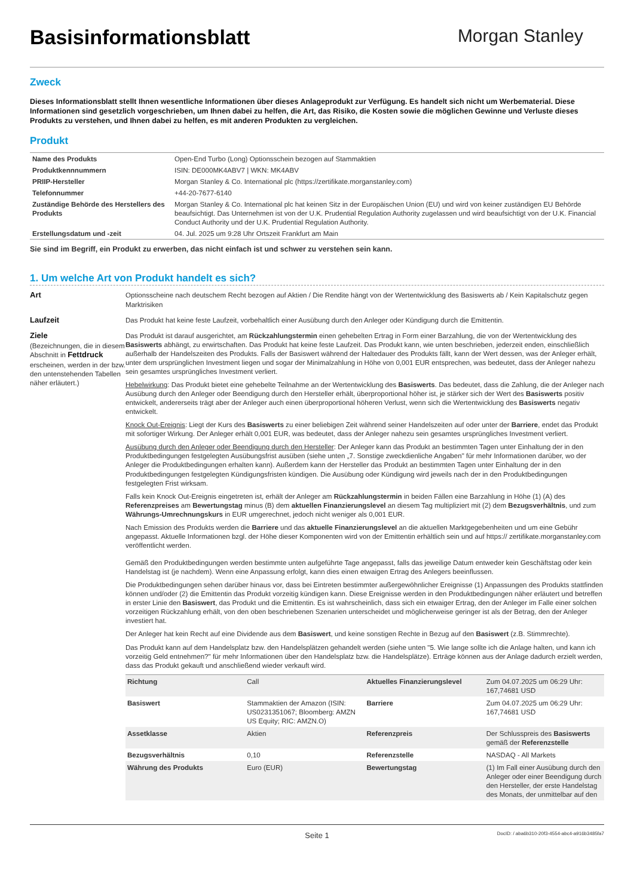Basisinformationsblatt
Morgan Stanley
Zweck
Dieses Informationsblatt stellt Ihnen wesentliche Informationen über dieses Anlageprodukt zur Verfügung. Es handelt sich nicht um Werbematerial. Diese Informationen sind gesetzlich vorgeschrieben, um Ihnen dabei zu helfen, die Art, das Risiko, die Kosten sowie die möglichen Gewinne und Verluste dieses Produkts zu verstehen, und Ihnen dabei zu helfen, es mit anderen Produkten zu vergleichen.
Produkt
| Name des Produkts | Open-End Turbo (Long) Optionsschein bezogen auf Stammaktien |
| Produktkennnummern | ISIN: DE000MK4ABV7 / WKN: MK4ABV |
| PRIIP-Hersteller | Morgan Stanley & Co. International plc (https://zertifikate.morganstanley.com) |
| Telefonnummer | +44-20-7677-6140 |
| Zuständige Behörde des Herstellers des Produkts | Morgan Stanley & Co. International plc hat keinen Sitz in der Europäischen Union (EU) und wird von keiner zuständigen EU Behörde beaufsichtigt. Das Unternehmen ist von der U.K. Prudential Regulation Authority zugelassen und wird beaufsichtigt von der U.K. Financial Conduct Authority und der U.K. Prudential Regulation Authority. |
| Erstellungsdatum und -zeit | 04. Jul. 2025 um 9:28 Uhr Ortszeit Frankfurt am Main |
Sie sind im Begriff, ein Produkt zu erwerben, das nicht einfach ist und schwer zu verstehen sein kann.
1. Um welche Art von Produkt handelt es sich?
Art Optionsscheine nach deutschem Recht bezogen auf Aktien / Die Rendite hängt von der Wertentwicklung des Basiswerts ab / Kein Kapitalschutz gegen Marktrisiken
Laufzeit Das Produkt hat keine feste Laufzeit, vorbehaltlich einer Ausübung durch den Anleger oder Kündigung durch die Emittentin.
Ziele
(Bezeichnungen, die in diesem Abschnitt in Fettdruck erscheinen, werden in der bzw. den untenstehenden Tabellen näher erläutert.)
Das Produkt ist darauf ausgerichtet, am Rückzahlungstermin einen gehebelten Ertrag in Form einer Barzahlung, die von der Wertentwicklung des Basiswerts abhängt, zu erwirtschaften. Das Produkt hat keine feste Laufzeit. Das Produkt kann, wie unten beschrieben, jederzeit enden, einschließlich außerhalb der Handelszeiten des Produkts. Falls der Basiswert während der Haltedauer des Produkts fällt, kann der Wert dessen, was der Anleger erhält, unter dem ursprünglichen Investment liegen und sogar der Minimalzahlung in Höhe von 0,001 EUR entsprechen, was bedeutet, dass der Anleger nahezu sein gesamtes ursprüngliches Investment verliert.
Hebelwirkung: Das Produkt bietet eine gehebelte Teilnahme an der Wertentwicklung des Basiswerts. Das bedeutet, dass die Zahlung, die der Anleger nach Ausübung durch den Anleger oder Beendigung durch den Hersteller erhält, überproportional höher ist, je stärker sich der Wert des Basiswerts positiv entwickelt, andererseits trägt aber der Anleger auch einen überproportional höheren Verlust, wenn sich die Wertentwicklung des Basiswerts negativ entwickelt.
Knock Out-Ereignis: Liegt der Kurs des Basiswerts zu einer beliebigen Zeit während seiner Handelszeiten auf oder unter der Barriere, endet das Produkt mit sofortiger Wirkung. Der Anleger erhält 0,001 EUR, was bedeutet, dass der Anleger nahezu sein gesamtes ursprüngliches Investment verliert.
Ausübung durch den Anleger oder Beendigung durch den Hersteller: Der Anleger kann das Produkt an bestimmten Tagen unter Einhaltung der in den Produktbedingungen festgelegten Ausübungsfrist ausüben (siehe unten „7. Sonstige zweckdienliche Angaben" für mehr Informationen darüber, wo der Anleger die Produktbedingungen erhalten kann). Außerdem kann der Hersteller das Produkt an bestimmten Tagen unter Einhaltung der in den Produktbedingungen festgelegten Kündigungsfristen kündigen. Die Ausübung oder Kündigung wird jeweils nach der in den Produktbedingungen festgelegten Frist wirksam.
Falls kein Knock Out-Ereignis eingetreten ist, erhält der Anleger am Rückzahlungstermin in beiden Fällen eine Barzahlung in Höhe (1) (A) des Referenzpreises am Bewertungstag minus (B) dem aktuellen Finanzierungslevel an diesem Tag multipliziert mit (2) dem Bezugsverhältnis, und zum Währungs-Umrechnungskurs in EUR umgerechnet, jedoch nicht weniger als 0,001 EUR.
Nach Emission des Produkts werden die Barriere und das aktuelle Finanzierungslevel an die aktuellen Marktgegebenheiten und um eine Gebühr angepasst. Aktuelle Informationen bzgl. der Höhe dieser Komponenten wird von der Emittentin erhältlich sein und auf https:// zertifikate.morganstanley.com veröffentlicht werden.
Gemäß den Produktbedingungen werden bestimmte unten aufgeführte Tage angepasst, falls das jeweilige Datum entweder kein Geschäftstag oder kein Handelstag ist (je nachdem). Wenn eine Anpassung erfolgt, kann dies einen etwaigen Ertrag des Anlegers beeinflussen.
Die Produktbedingungen sehen darüber hinaus vor, dass bei Eintreten bestimmter außergewöhnlicher Ereignisse (1) Anpassungen des Produkts stattfinden können und/oder (2) die Emittentin das Produkt vorzeitig kündigen kann. Diese Ereignisse werden in den Produktbedingungen näher erläutert und betreffen in erster Linie den Basiswert, das Produkt und die Emittentin. Es ist wahrscheinlich, dass sich ein etwaiger Ertrag, den der Anleger im Falle einer solchen vorzeitigen Rückzahlung erhält, von den oben beschriebenen Szenarien unterscheidet und möglicherweise geringer ist als der Betrag, den der Anleger investiert hat.
Der Anleger hat kein Recht auf eine Dividende aus dem Basiswert, und keine sonstigen Rechte in Bezug auf den Basiswert (z.B. Stimmrechte).
Das Produkt kann auf dem Handelsplatz bzw. den Handelsplätzen gehandelt werden (siehe unten "5. Wie lange sollte ich die Anlage halten, und kann ich vorzeitig Geld entnehmen?" für mehr Informationen über den Handelsplatz bzw. die Handelsplätze). Erträge können aus der Anlage dadurch erzielt werden, dass das Produkt gekauft und anschließend wieder verkauft wird.
| Richtung | Call | Aktuelles Finanzierungslevel | Zum 04.07.2025 um 06:29 Uhr: 167,74681 USD |
| Basiswert | Stammaktien der Amazon (ISIN: US0231351067; Bloomberg: AMZN US Equity; RIC: AMZN.O) | Barriere | Zum 04.07.2025 um 06:29 Uhr: 167,74681 USD |
| Assetklasse | Aktien | Referenzpreis | Der Schlusspreis des Basiswerts gemäß der Referenzstelle |
| Bezugsverhältnis | 0,10 | Referenzstelle | NASDAQ - All Markets |
| Währung des Produkts | Euro (EUR) | Bewertungstag | (1) Im Fall einer Ausübung durch den Anleger oder einer Beendigung durch den Hersteller, der erste Handelstag des Monats, der unmittelbar auf den |
Seite 1 DocID: / aba6b310-20f3-4554-abc4-a916b3485fa7